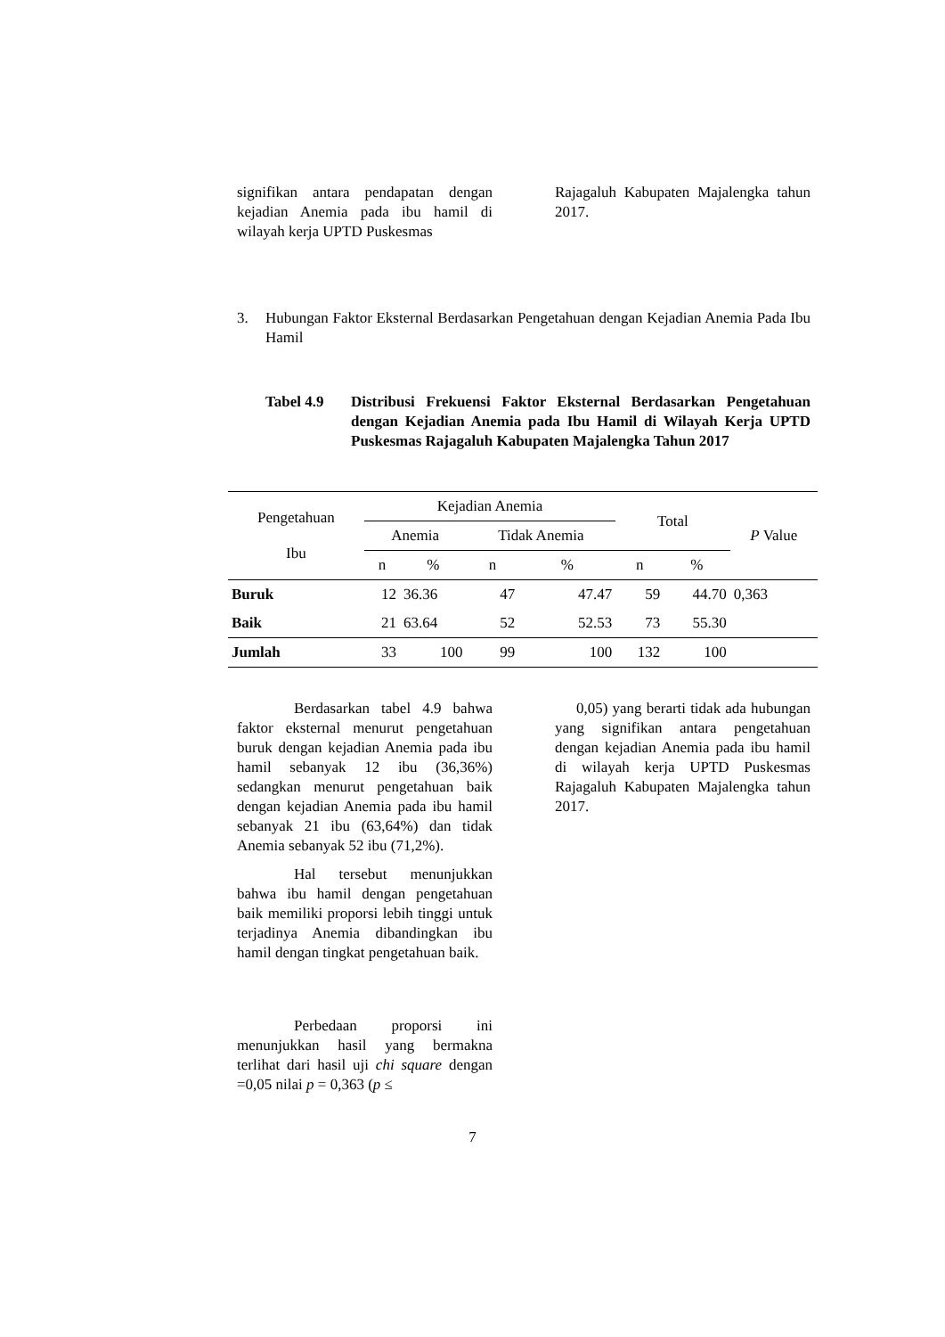signifikan antara pendapatan dengan kejadian Anemia pada ibu hamil di wilayah kerja UPTD Puskesmas
Rajagaluh Kabupaten Majalengka tahun 2017.
3. Hubungan Faktor Eksternal Berdasarkan Pengetahuan dengan Kejadian Anemia Pada Ibu Hamil
Tabel 4.9 Distribusi Frekuensi Faktor Eksternal Berdasarkan Pengetahuan dengan Kejadian Anemia pada Ibu Hamil di Wilayah Kerja UPTD Puskesmas Rajagaluh Kabupaten Majalengka Tahun 2017
| Pengetahuan Ibu | Kejadian Anemia | | | | Total | | P Value |
| --- | --- | --- | --- | --- | --- | --- | --- |
| | Anemia | | Tidak Anemia | | | | |
| | n | % | n | % | n | % | |
| Buruk | 12 | 36.36 | 47 | 47.47 | 59 | 44.70 | 0,363 |
| Baik | 21 | 63.64 | 52 | 52.53 | 73 | 55.30 | |
| Jumlah | 33 | 100 | 99 | 100 | 132 | 100 | |
Berdasarkan tabel 4.9 bahwa faktor eksternal menurut pengetahuan buruk dengan kejadian Anemia pada ibu hamil sebanyak 12 ibu (36,36%) sedangkan menurut pengetahuan baik dengan kejadian Anemia pada ibu hamil sebanyak 21 ibu (63,64%) dan tidak Anemia sebanyak 52 ibu (71,2%).
Hal tersebut menunjukkan bahwa ibu hamil dengan pengetahuan baik memiliki proporsi lebih tinggi untuk terjadinya Anemia dibandingkan ibu hamil dengan tingkat pengetahuan baik.
Perbedaan proporsi ini menunjukkan hasil yang bermakna terlihat dari hasil uji chi square dengan =0,05 nilai p = 0,363 (p ≤
0,05) yang berarti tidak ada hubungan yang signifikan antara pengetahuan dengan kejadian Anemia pada ibu hamil di wilayah kerja UPTD Puskesmas Rajagaluh Kabupaten Majalengka tahun 2017.
7